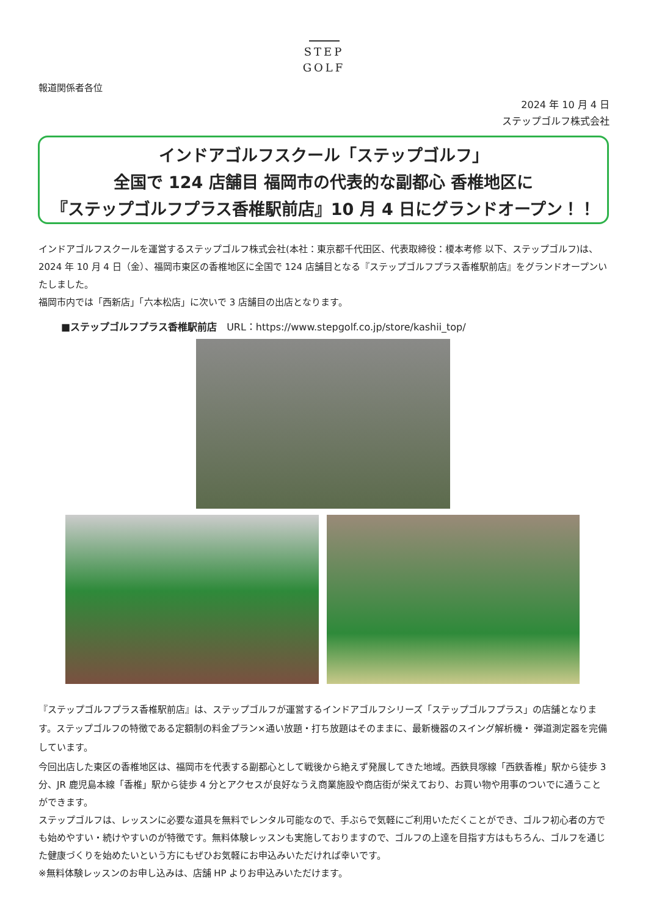STEP
GOLF
報道関係者各位
2024 年 10 月 4 日
ステップゴルフ株式会社
インドアゴルフスクール「ステップゴルフ」
全国で 124 店舗目 福岡市の代表的な副都心 香椎地区に
『ステップゴルフプラス香椎駅前店』10 月 4 日にグランドオープン！！
インドアゴルフスクールを運営するステップゴルフ株式会社(本社：東京都千代田区、代表取締役：榎本考修 以下、ステップゴルフ)は、2024 年 10 月 4 日（金）、福岡市東区の香椎地区に全国で 124 店舗目となる『ステップゴルフプラス香椎駅前店』をグランドオープンいたしました。
福岡市内では「西新店」「六本松店」に次いで 3 店舗目の出店となります。
■ステップゴルフプラス香椎駅前店　URL：https://www.stepgolf.co.jp/store/kashii_top/
『ステップゴルフプラス香椎駅前店』は、ステップゴルフが運営するインドアゴルフシリーズ「ステップゴルフプラス」の店舗となります。ステップゴルフの特徴である定額制の料金プラン×通い放題・打ち放題はそのままに、最新機器のスイング解析機・ 弾道測定器を完備しています。
今回出店した東区の香椎地区は、福岡市を代表する副都心として戦後から絶えず発展してきた地域。西鉄貝塚線「西鉄香椎」駅から徒歩 3 分、JR 鹿児島本線「香椎」駅から徒歩 4 分とアクセスが良好なうえ商業施設や商店街が栄えており、お買い物や用事のついでに通うことができます。
ステップゴルフは、レッスンに必要な道具を無料でレンタル可能なので、手ぶらで気軽にご利用いただくことができ、ゴルフ初心者の方でも始めやすい・続けやすいのが特徴です。無料体験レッスンも実施しておりますので、ゴルフの上達を目指す方はもちろん、ゴルフを通じた健康づくりを始めたいという方にもぜひお気軽にお申込みいただければ幸いです。
※無料体験レッスンのお申し込みは、店舗 HP よりお申込みいただけます。